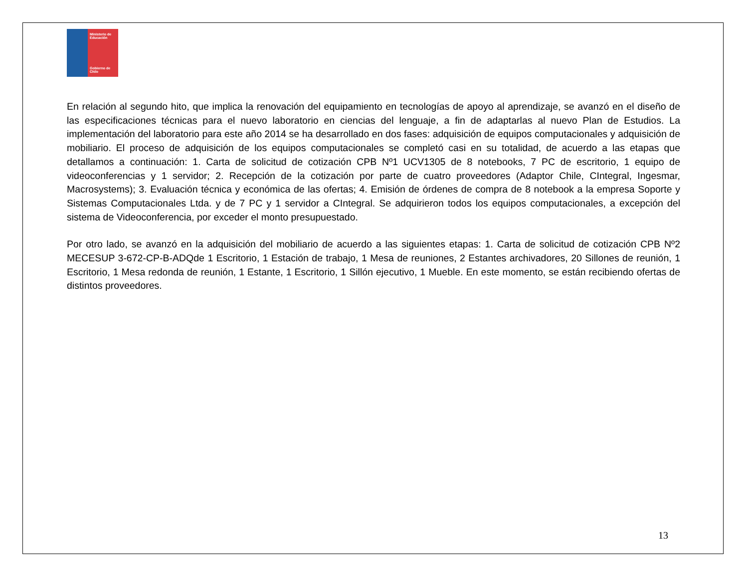Ministerio de Educación
Gobierno de Chile
En relación al segundo hito, que implica la renovación del equipamiento en tecnologías de apoyo al aprendizaje, se avanzó en el diseño de las especificaciones técnicas para el nuevo laboratorio en ciencias del lenguaje, a fin de adaptarlas al nuevo Plan de Estudios. La implementación del laboratorio para este año 2014 se ha desarrollado en dos fases: adquisición de equipos computacionales y adquisición de mobiliario. El proceso de adquisición de los equipos computacionales se completó casi en su totalidad, de acuerdo a las etapas que detallamos a continuación: 1. Carta de solicitud de cotización CPB Nº1 UCV1305 de 8 notebooks, 7 PC de escritorio, 1 equipo de videoconferencias y 1 servidor; 2. Recepción de la cotización por parte de cuatro proveedores (Adaptor Chile, CIntegral, Ingesmar, Macrosystems); 3. Evaluación técnica y económica de las ofertas; 4. Emisión de órdenes de compra de 8 notebook a la empresa Soporte y Sistemas Computacionales Ltda. y de 7 PC y 1 servidor a CIntegral. Se adquirieron todos los equipos computacionales, a excepción del sistema de Videoconferencia, por exceder el monto presupuestado.
Por otro lado, se avanzó en la adquisición del mobiliario de acuerdo a las siguientes etapas: 1. Carta de solicitud de cotización CPB Nº2 MECESUP 3-672-CP-B-ADQde 1 Escritorio, 1 Estación de trabajo, 1 Mesa de reuniones, 2 Estantes archivadores, 20 Sillones de reunión, 1 Escritorio, 1 Mesa redonda de reunión, 1 Estante, 1 Escritorio, 1 Sillón ejecutivo, 1 Mueble. En este momento, se están recibiendo ofertas de distintos proveedores.
13